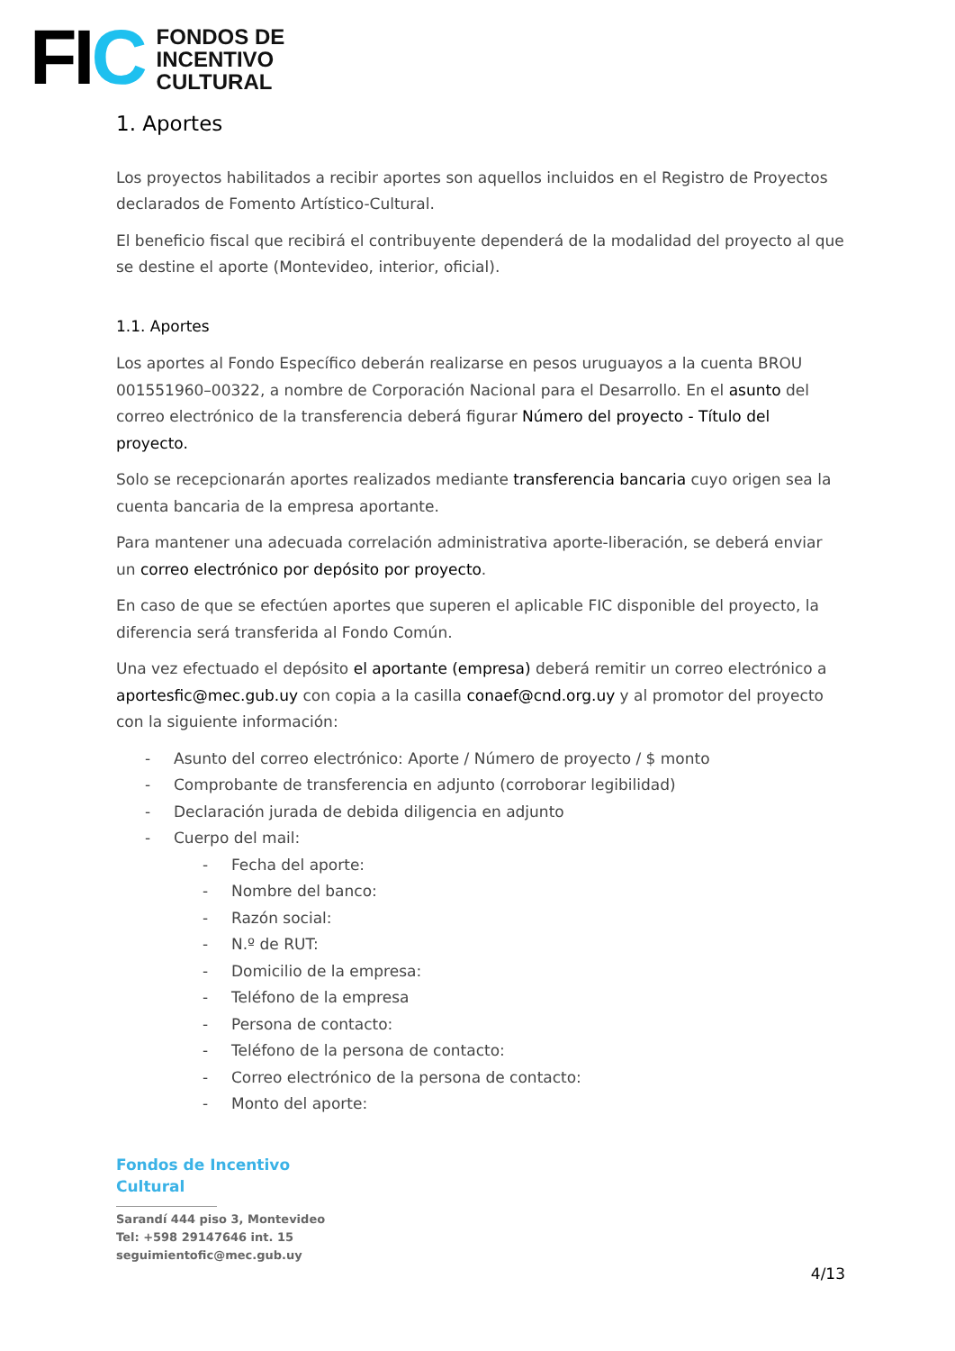FIC
FONDOS DE
INCENTIVO
CULTURAL
1. Aportes
Los proyectos habilitados a recibir aportes son aquellos incluidos en el Registro de Proyectos declarados de Fomento Artístico-Cultural.
El beneficio fiscal que recibirá el contribuyente dependerá de la modalidad del proyecto al que se destine el aporte (Montevideo, interior, oficial).
1.1. Aportes
Los aportes al Fondo Específico deberán realizarse en pesos uruguayos a la cuenta BROU 001551960–00322, a nombre de Corporación Nacional para el Desarrollo. En el asunto del correo electrónico de la transferencia deberá figurar Número del proyecto - Título del proyecto.
Solo se recepcionarán aportes realizados mediante transferencia bancaria cuyo origen sea la cuenta bancaria de la empresa aportante.
Para mantener una adecuada correlación administrativa aporte-liberación, se deberá enviar un correo electrónico por depósito por proyecto.
En caso de que se efectúen aportes que superen el aplicable FIC disponible del proyecto, la diferencia será transferida al Fondo Común.
Una vez efectuado el depósito el aportante (empresa) deberá remitir un correo electrónico a aportesfic@mec.gub.uy con copia a la casilla conaef@cnd.org.uy y al promotor del proyecto con la siguiente información:
- Asunto del correo electrónico: Aporte / Número de proyecto / $ monto
- Comprobante de transferencia en adjunto (corroborar legibilidad)
- Declaración jurada de debida diligencia en adjunto
- Cuerpo del mail:
- Fecha del aporte:
- Nombre del banco:
- Razón social:
- N.º de RUT:
- Domicilio de la empresa:
- Teléfono de la empresa
- Persona de contacto:
- Teléfono de la persona de contacto:
- Correo electrónico de la persona de contacto:
- Monto del aporte:
Fondos de Incentivo
Cultural
Sarandí 444 piso 3, Montevideo
Tel: +598 29147646 int. 15
seguimientofic@mec.gub.uy
4/13